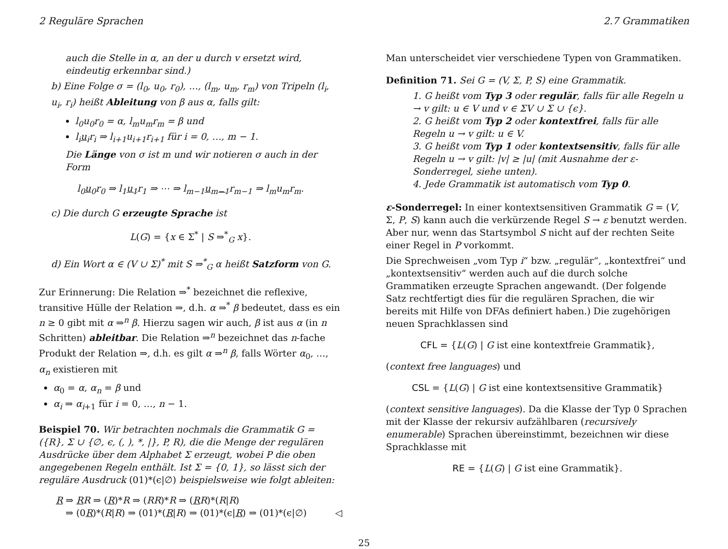2 Reguläre Sprachen 2.7 Grammatiken
auch die Stelle in α, an der u durch v ersetzt wird, eindeutig erkennbar sind.)
b) Eine Folge σ = (l<sub>0</sub>, u<sub>0</sub>, r<sub>0</sub>), …, (l<sub>m</sub>, u<sub>m</sub>, r<sub>m</sub>) von Tripeln (l<sub>i</sub>, u<sub>i</sub>, r<sub>i</sub>) heißt Ableitung von β aus α, falls gilt:
l<sub>0</sub>u<sub>0</sub>r<sub>0</sub> = α, l<sub>m</sub>u<sub>m</sub>r<sub>m</sub> = β und
l<sub>i</sub>u<sub>i</sub>r<sub>i</sub> ⇒ l<sub>i+1</sub>u<sub>i+1</sub>r<sub>i+1</sub> für i = 0, …, m − 1.
Die Länge von σ ist m und wir notieren σ auch in der Form
l<sub>0</sub>u<sub>0</sub>r<sub>0</sub> ⇒ l<sub>1</sub>u<sub>1</sub>r<sub>1</sub> ⇒ ⋯ ⇒ l<sub>m−1</sub>u<sub>m−1</sub>r<sub>m−1</sub> ⇒ l<sub>m</sub>u<sub>m</sub>r<sub>m</sub>.
c) Die durch G erzeugte Sprache ist
L(G) = {x ∈ Σ<sup>*</sup> | S ⇒<sup>*</sup><sub>G</sub> x}.
d) Ein Wort α ∈ (V ∪ Σ)<sup>*</sup> mit S ⇒<sup>*</sup><sub>G</sub> α heißt Satzform von G.
Zur Erinnerung: Die Relation ⇒<sup>*</sup> bezeichnet die reflexive, transitive Hülle der Relation ⇒, d.h. α ⇒<sup>*</sup> β bedeutet, dass es ein n ≥ 0 gibt mit α ⇒<sup>n</sup> β. Hierzu sagen wir auch, β ist aus α (in n Schritten) ableitbar. Die Relation ⇒<sup>n</sup> bezeichnet das n-fache Produkt der Relation ⇒, d.h. es gilt α ⇒<sup>n</sup> β, falls Wörter α<sub>0</sub>, …, α<sub>n</sub> existieren mit
α<sub>0</sub> = α, α<sub>n</sub> = β und
α<sub>i</sub> ⇒ α<sub>i+1</sub> für i = 0, …, n − 1.
Beispiel 70. Wir betrachten nochmals die Grammatik G = ({R}, Σ ∪ {∅, ϵ, (, ), *, |}, P, R), die die Menge der regulären Ausdrücke über dem Alphabet Σ erzeugt, wobei P die oben angegebenen Regeln enthält. Ist Σ = {0, 1}, so lässt sich der reguläre Ausdruck (01)*(ϵ|∅) beispielsweise wie folgt ableiten:
R ⇒ RR ⇒ (R)*R ⇒ (RR)*R ⇒ (RR)*(R|R)
⇒ (0R)*(R|R) ⇒ (01)*(R|R) ⇒ (01)*(ϵ|R) ⇒ (01)*(ϵ|∅) ◁
Man unterscheidet vier verschiedene Typen von Grammatiken.
Definition 71. Sei G = (V, Σ, P, S) eine Grammatik.
1. G heißt vom Typ 3 oder regulär, falls für alle Regeln u → v gilt: u ∈ V und v ∈ ΣV ∪ Σ ∪ {ϵ}.
2. G heißt vom Typ 2 oder kontextfrei, falls für alle Regeln u → v gilt: u ∈ V.
3. G heißt vom Typ 1 oder kontextsensitiv, falls für alle Regeln u → v gilt: |v| ≥ |u| (mit Ausnahme der ε-Sonderregel, siehe unten).
4. Jede Grammatik ist automatisch vom Typ 0.
ε-Sonderregel: In einer kontextsensitiven Grammatik G = (V, Σ, P, S) kann auch die verkürzende Regel S → ε benutzt werden. Aber nur, wenn das Startsymbol S nicht auf der rechten Seite einer Regel in P vorkommt.
Die Sprechweisen „vom Typ i“ bzw. „regulär“, „kontextfrei“ und „kontextsensitiv“ werden auch auf die durch solche Grammatiken erzeugte Sprachen angewandt. (Der folgende Satz rechtfertigt dies für die regulären Sprachen, die wir bereits mit Hilfe von DFAs definiert haben.) Die zugehörigen neuen Sprachklassen sind
CFL = {L(G) | G ist eine kontextfreie Grammatik},
(context free languages) und
CSL = {L(G) | G ist eine kontextsensitive Grammatik}
(context sensitive languages). Da die Klasse der Typ 0 Sprachen mit der Klasse der rekursiv aufzählbaren (recursively enumerable) Sprachen übereinstimmt, bezeichnen wir diese Sprachklasse mit
RE = {L(G) | G ist eine Grammatik}.
25